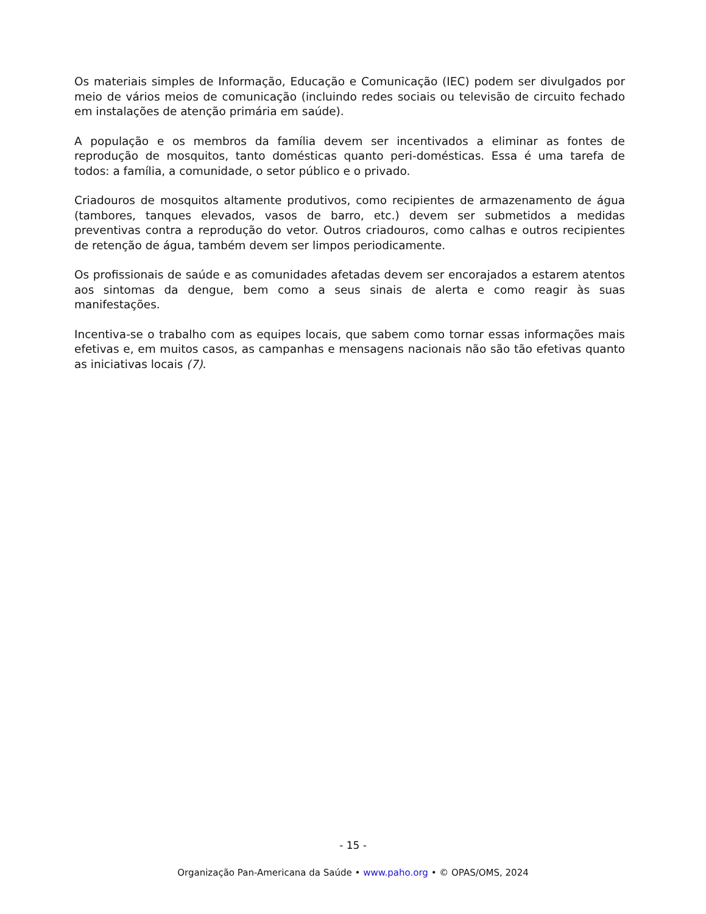Os materiais simples de Informação, Educação e Comunicação (IEC) podem ser divulgados por meio de vários meios de comunicação (incluindo redes sociais ou televisão de circuito fechado em instalações de atenção primária em saúde).
A população e os membros da família devem ser incentivados a eliminar as fontes de reprodução de mosquitos, tanto domésticas quanto peri-domésticas. Essa é uma tarefa de todos: a família, a comunidade, o setor público e o privado.
Criadouros de mosquitos altamente produtivos, como recipientes de armazenamento de água (tambores, tanques elevados, vasos de barro, etc.) devem ser submetidos a medidas preventivas contra a reprodução do vetor. Outros criadouros, como calhas e outros recipientes de retenção de água, também devem ser limpos periodicamente.
Os profissionais de saúde e as comunidades afetadas devem ser encorajados a estarem atentos aos sintomas da dengue, bem como a seus sinais de alerta e como reagir às suas manifestações.
Incentiva-se o trabalho com as equipes locais, que sabem como tornar essas informações mais efetivas e, em muitos casos, as campanhas e mensagens nacionais não são tão efetivas quanto as iniciativas locais (7).
- 15 -
Organização Pan-Americana da Saúde • www.paho.org • © OPAS/OMS, 2024